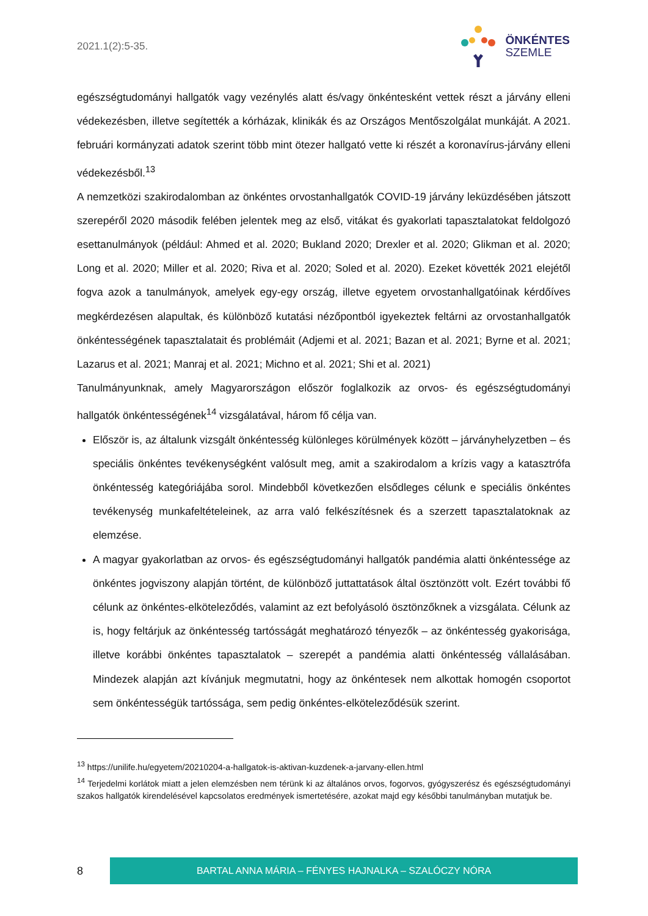2021.1(2):5-35.
ÖNKÉNTES
SZEMLE
egészségtudományi hallgatók vagy vezénylés alatt és/vagy önkéntesként vettek részt a járvány elleni védekezésben, illetve segítették a kórházak, klinikák és az Országos Mentőszolgálat munkáját. A 2021. februári kormányzati adatok szerint több mint ötezer hallgató vette ki részét a koronavírus-járvány elleni védekezésből.<sup>13</sup>
A nemzetközi szakirodalomban az önkéntes orvostanhallgatók COVID-19 járvány leküzdésében játszott szerepéről 2020 második felében jelentek meg az első, vitákat és gyakorlati tapasztalatokat feldolgozó esettanulmányok (például: Ahmed et al. 2020; Bukland 2020; Drexler et al. 2020; Glikman et al. 2020; Long et al. 2020; Miller et al. 2020; Riva et al. 2020; Soled et al. 2020). Ezeket követték 2021 elejétől fogva azok a tanulmányok, amelyek egy-egy ország, illetve egyetem orvostanhallgatóinak kérdőíves megkérdezésen alapultak, és különböző kutatási nézőpontból igyekeztek feltárni az orvostanhallgatók önkéntességének tapasztalatait és problémáit (Adjemi et al. 2021; Bazan et al. 2021; Byrne et al. 2021; Lazarus et al. 2021; Manraj et al. 2021; Michno et al. 2021; Shi et al. 2021)
Tanulmányunknak, amely Magyarországon először foglalkozik az orvos- és egészségtudományi hallgatók önkéntességének<sup>14</sup> vizsgálatával, három fő célja van.
Először is, az általunk vizsgált önkéntesség különleges körülmények között – járványhelyzetben – és speciális önkéntes tevékenységként valósult meg, amit a szakirodalom a krízis vagy a katasztrófa önkéntesség kategóriájába sorol. Mindebből következően elsődleges célunk e speciális önkéntes tevékenység munkafeltételeinek, az arra való felkészítésnek és a szerzett tapasztalatoknak az elemzése.
A magyar gyakorlatban az orvos- és egészségtudományi hallgatók pandémia alatti önkéntessége az önkéntes jogviszony alapján történt, de különböző juttattatások által ösztönzött volt. Ezért további fő célunk az önkéntes-elköteleződés, valamint az ezt befolyásoló ösztönzőknek a vizsgálata. Célunk az is, hogy feltárjuk az önkéntesség tartósságát meghatározó tényezők – az önkéntesség gyakorisága, illetve korábbi önkéntes tapasztalatok – szerepét a pandémia alatti önkéntesség vállalásában. Mindezek alapján azt kívánjuk megmutatni, hogy az önkéntesek nem alkottak homogén csoportot sem önkéntességük tartóssága, sem pedig önkéntes-elköteleződésük szerint.
<sup>13</sup> https://unilife.hu/egyetem/20210204-a-hallgatok-is-aktivan-kuzdenek-a-jarvany-ellen.html
<sup>14</sup> Terjedelmi korlátok miatt a jelen elemzésben nem térünk ki az általános orvos, fogorvos, gyógyszerész és egészségtudományi szakos hallgatók kirendelésével kapcsolatos eredmények ismertetésére, azokat majd egy későbbi tanulmányban mutatjuk be.
8
BARTAL ANNA MÁRIA – FÉNYES HAJNALKA – SZALÓCZY NÓRA